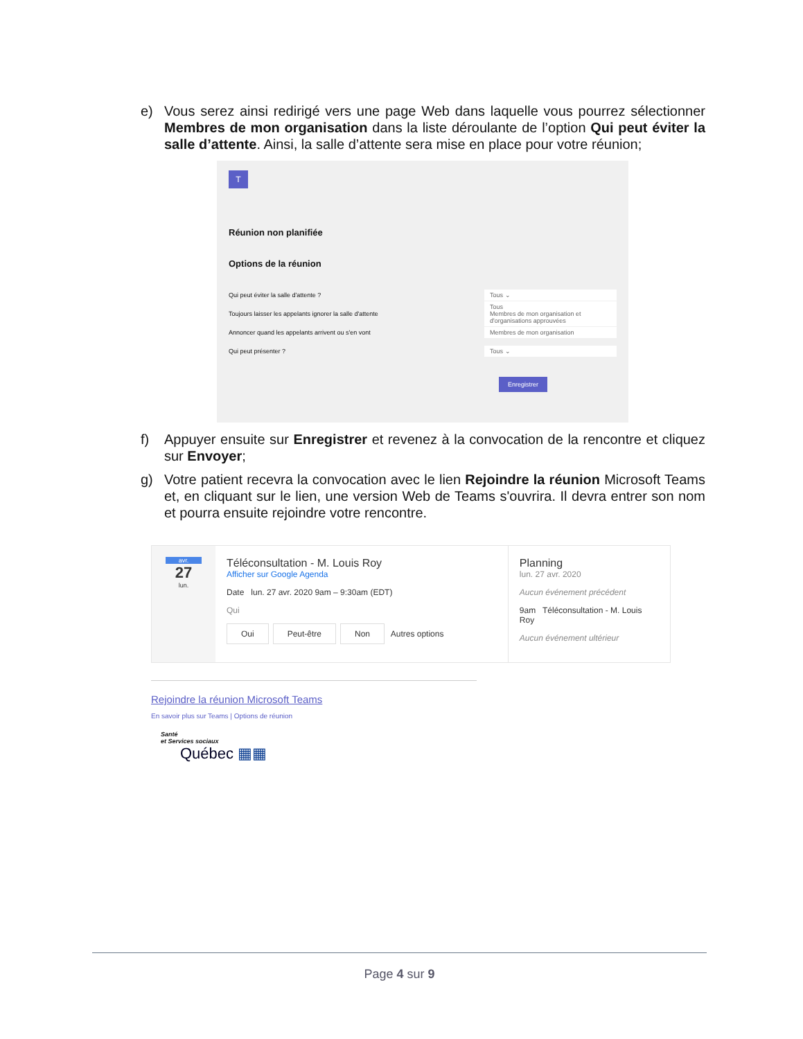e) Vous serez ainsi redirigé vers une page Web dans laquelle vous pourrez sélectionner Membres de mon organisation dans la liste déroulante de l’option Qui peut éviter la salle d’attente. Ainsi, la salle d’attente sera mise en place pour votre réunion;
T
Réunion non planifiée
Options de la réunion
Qui peut éviter la salle d'attente ? Tous ⌄
Toujours laisser les appelants ignorer la salle d'attente Tous
Membres de mon organisation et d'organisations approuvées
Annoncer quand les appelants arrivent ou s'en vont Membres de mon organisation
Qui peut présenter ? Tous ⌄
Enregistrer
f) Appuyer ensuite sur Enregistrer et revenez à la convocation de la rencontre et cliquez sur Envoyer;
g) Votre patient recevra la convocation avec le lien Rejoindre la réunion Microsoft Teams et, en cliquant sur le lien, une version Web de Teams s'ouvrira. Il devra entrer son nom et pourra ensuite rejoindre votre rencontre.
avr.
27
lun.
Téléconsultation - M. Louis Roy
Afficher sur Google Agenda
Date lun. 27 avr. 2020 9am – 9:30am (EDT)
Qui
Oui Peut-être Non Autres options
Planning
lun. 27 avr. 2020
Aucun événement précédent
9am Téléconsultation - M. Louis Roy
Aucun événement ultérieur
Rejoindre la réunion Microsoft Teams
En savoir plus sur Teams | Options de réunion
Santé
et Services sociaux
Québec ▦▦
Page 4 sur 9